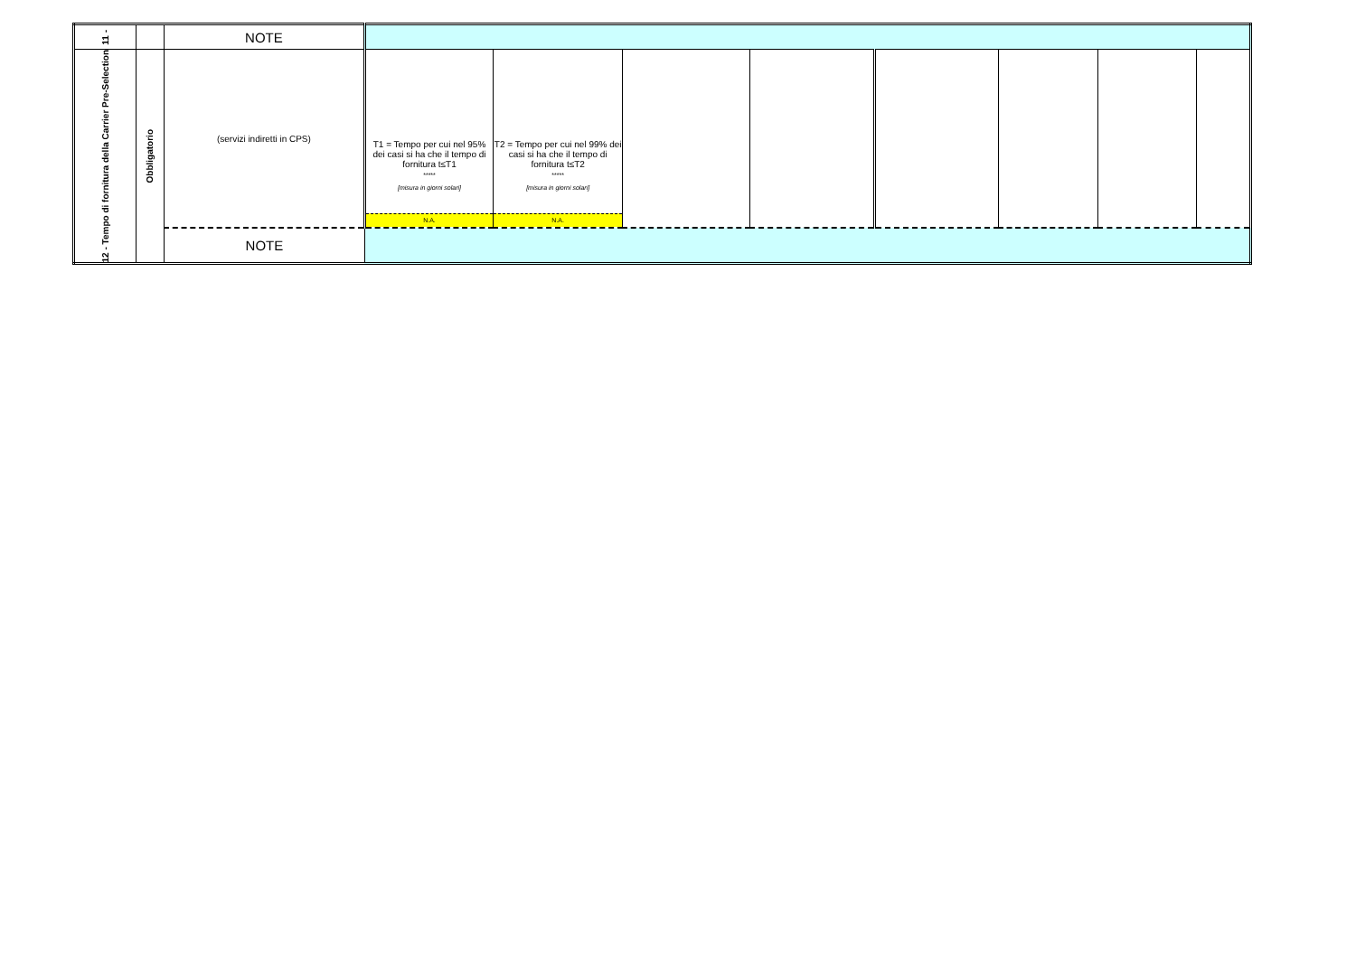| 11 - | | NOTE | | | | | | | | |
| 12 - Tempo di fornitura della Carrier Pre-Selection | Obbligatorio | (servizi indiretti in CPS) | T1 = Tempo per cui nel 95% dei casi si ha che il tempo di fornitura t≤T1 ***** [misura in giorni solari] N.A. | T2 = Tempo per cui nel 99% dei casi si ha che il tempo di fornitura t≤T2 ***** [misura in giorni solari] N.A. | | | | | | |
| | | NOTE | | | | | | | | |